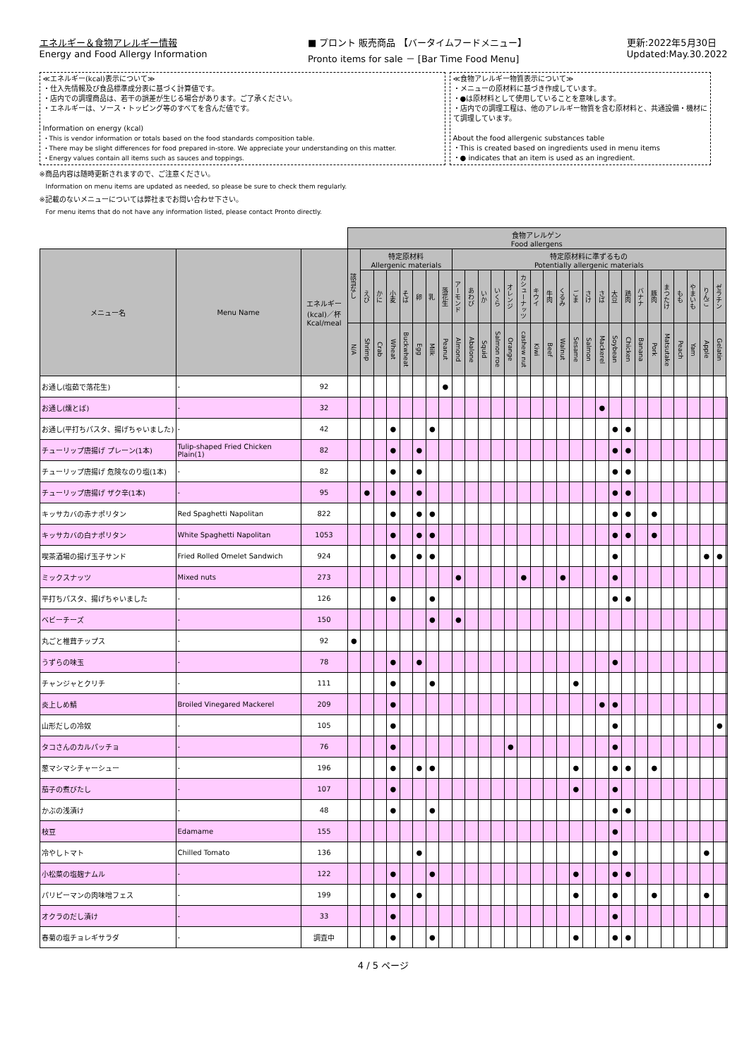エネルギー＆食物アレルギー情報
Energy and Food Allergy Information
■ プロント 販売商品 【バータイムフードメニュー】
Pronto items for sale － [Bar Time Food Menu]
更新:2022年5月30日
Updated:May.30.2022
≪エネルギー(kcal)表示について≫
・仕入先情報及び食品標準成分表に基づく計算値です。
・店内での調理商品は、若干の誤差が生じる場合があります。ご了承ください。
・エネルギーは、ソース・トッピング等のすべてを含んだ値です。
Information on energy (kcal)
・This is vendor information or totals based on the food standards composition table.
・There may be slight differences for food prepared in-store. We appreciate your understanding on this matter.
・Energy values contain all items such as sauces and toppings.
≪食物アレルギー物質表示について≫
・メニューの原材料に基づき作成しています。
・●は原材料として使用していることを意味します。
・店内での調理工程は、他のアレルギー物質を含む原材料と、共通設備・機材にて調理しています。
About the food allergenic substances table
・This is created based on ingredients used in menu items
・● indicates that an item is used as an ingredient.
※商品内容は随時更新されますので、ご注意ください。
　Information on menu items are updated as needed, so please be sure to check them regularly.
※記載のないメニューについては弊社までお問い合わせ下さい。
　For menu items that do not have any information listed, please contact Pronto directly.
| | | | 食物アレルゲン Food allergens | | | | | | | | | | | | | | | | | | | | | | | | | | | | | |
| --- | --- | --- | --- | --- | --- | --- | --- | --- | --- | --- | --- | --- | --- | --- | --- | --- | --- | --- | --- | --- | --- | --- | --- | --- | --- | --- | --- | --- | --- | --- | --- | --- |
| メニュー名 | Menu Name | エネルギー (kcal)／杯 Kcal/meal | 該当なし | 特定原材料 Allergenic materials | | | | | | | 特定原材料に準ずるもの Potentially allergenic materials | | | | | | | | | | | | | | | | | | | | | |
| | | | | えび | かに | 小麦 | そば | 卵 | 乳 | 落花生 | アーモンド | あわび | いか | いくら | オレンジ | カシューナッツ | キウイ | 牛肉 | くるみ | ごま | さけ | さば | 大豆 | 鶏肉 | バナナ | 豚肉 | まつたけ | もも | やまいも | りんご | ゼラチン | |
| | | | N/A | Shrimp | Crab | Wheat | Buckwheat | Egg | Milk | Peanut | Almond | Abalone | Squid | Salmon roe | Orange | cashew nut | Kiwi | Beef | Walnut | Sesame | Salmon | Mackerel | Soybean | Chicken | Banana | Pork | Matsutake | Peach | Yam | Apple | Gelatin | |
| お通し(塩茹で落花生) | - | 92 | | | | | | | | ● | | | | | | | | | | | | | | | | | | | | | | |
| お通し(燻とば) | - | 32 | | | | | | | | | | | | | | | | | | | | ● | | | | | | | | | | |
| お通し(平打ちパスタ、揚げちゃいました) | - | 42 | | | | ● | | | ● | | | | | | | | | | | | | | ● | ● | | | | | | | | |
| チューリップ唐揚げ プレーン(1本) | Tulip-shaped Fried Chicken Plain(1) | 82 | | | | ● | | ● | | | | | | | | | | | | | | | ● | ● | | | | | | | | |
| チューリップ唐揚げ 危険なのり塩(1本) | - | 82 | | | | ● | | ● | | | | | | | | | | | | | | | ● | ● | | | | | | | | |
| チューリップ唐揚げ ザク辛(1本) | - | 95 | | ● | | ● | | ● | | | | | | | | | | | | | | | ● | ● | | | | | | | | |
| キッサカバの赤ナポリタン | Red Spaghetti Napolitan | 822 | | | | ● | | ● | ● | | | | | | | | | | | | | | ● | ● | | ● | | | | | | |
| キッサカバの白ナポリタン | White Spaghetti Napolitan | 1053 | | | | ● | | ● | ● | | | | | | | | | | | | | | ● | ● | | ● | | | | | | |
| 喫茶酒場の揚げ玉子サンド | Fried Rolled Omelet Sandwich | 924 | | | | ● | | ● | ● | | | | | | | | | | | | | | ● | | | | | | | ● | ● | |
| ミックスナッツ | Mixed nuts | 273 | | | | | | | | | ● | | | | | ● | | | ● | | | | ● | | | | | | | | | |
| 平打ちパスタ、揚げちゃいました | - | 126 | | | | ● | | | ● | | | | | | | | | | | | | | ● | ● | | | | | | | | |
| ベビーチーズ | - | 150 | | | | | | | ● | | ● | | | | | | | | | | | | | | | | | | | | | |
| 丸ごと椎茸チップス | - | 92 | ● | | | | | | | | | | | | | | | | | | | | | | | | | | | | | |
| うずらの味玉 | - | 78 | | | | ● | | ● | | | | | | | | | | | | | | | ● | | | | | | | | | |
| チャンジャとクリチ | - | 111 | | | | ● | | | ● | | | | | | | | | | | ● | | | | | | | | | | | | |
| 炎上しめ鯖 | Broiled Vinegared Mackerel | 209 | | | | ● | | | | | | | | | | | | | | | | ● | ● | | | | | | | | | |
| 山形だしの冷奴 | - | 105 | | | | ● | | | | | | | | | | | | | | | | | ● | | | | | | | | ● | |
| タコさんのカルパッチョ | - | 76 | | | | ● | | | | | | | | | ● | | | | | | | | ● | | | | | | | | | |
| 葱マシマシチャーシュー | - | 196 | | | | ● | | ● | ● | | | | | | | | | | | ● | | | ● | ● | | ● | | | | | | |
| 茄子の煮びたし | - | 107 | | | | ● | | | | | | | | | | | | | | ● | | | ● | | | | | | | | | |
| かぶの浅漬け | - | 48 | | | | ● | | | ● | | | | | | | | | | | | | | ● | ● | | | | | | | | |
| 枝豆 | Edamame | 155 | | | | | | | | | | | | | | | | | | | | | ● | | | | | | | | | |
| 冷やしトマト | Chilled Tomato | 136 | | | | | | ● | | | | | | | | | | | | | | | ● | | | | | | | ● | | |
| 小松菜の塩麹ナムル | - | 122 | | | | ● | | | ● | | | | | | | | | | | ● | | | ● | ● | | | | | | | | |
| パリピーマンの肉味噌フェス | - | 199 | | | | ● | | ● | | | | | | | | | | | | ● | | | ● | | | ● | | | | ● | | |
| オクラのだし漬け | - | 33 | | | | ● | | | | | | | | | | | | | | | | | ● | | | | | | | | | |
| 春菊の塩チョレギサラダ | - | 調査中 | | | | ● | | | ● | | | | | | | | | | | ● | | | ● | ● | | | | | | | | |
4 / 5 ページ